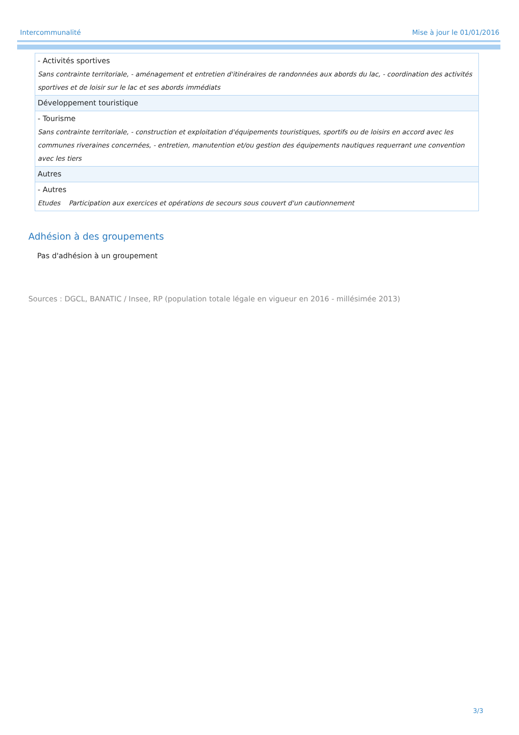Intercommunalité Mise à jour le 01/01/2016
| - Activités sportives Sans contrainte territoriale, - aménagement et entretien d'itinéraires de randonnées aux abords du lac, - coordination des activités sportives et de loisir sur le lac et ses abords immédiats |
| Développement touristique |
| - Tourisme Sans contrainte territoriale, - construction et exploitation d'équipements touristiques, sportifs ou de loisirs en accord avec les communes riveraines concernées, - entretien, manutention et/ou gestion des équipements nautiques requerrant une convention avec les tiers |
| Autres |
| - Autres Etudes Participation aux exercices et opérations de secours sous couvert d'un cautionnement |
Adhésion à des groupements
Pas d'adhésion à un groupement
Sources : DGCL, BANATIC / Insee, RP (population totale légale en vigueur en 2016 - millésimée 2013)
3/3